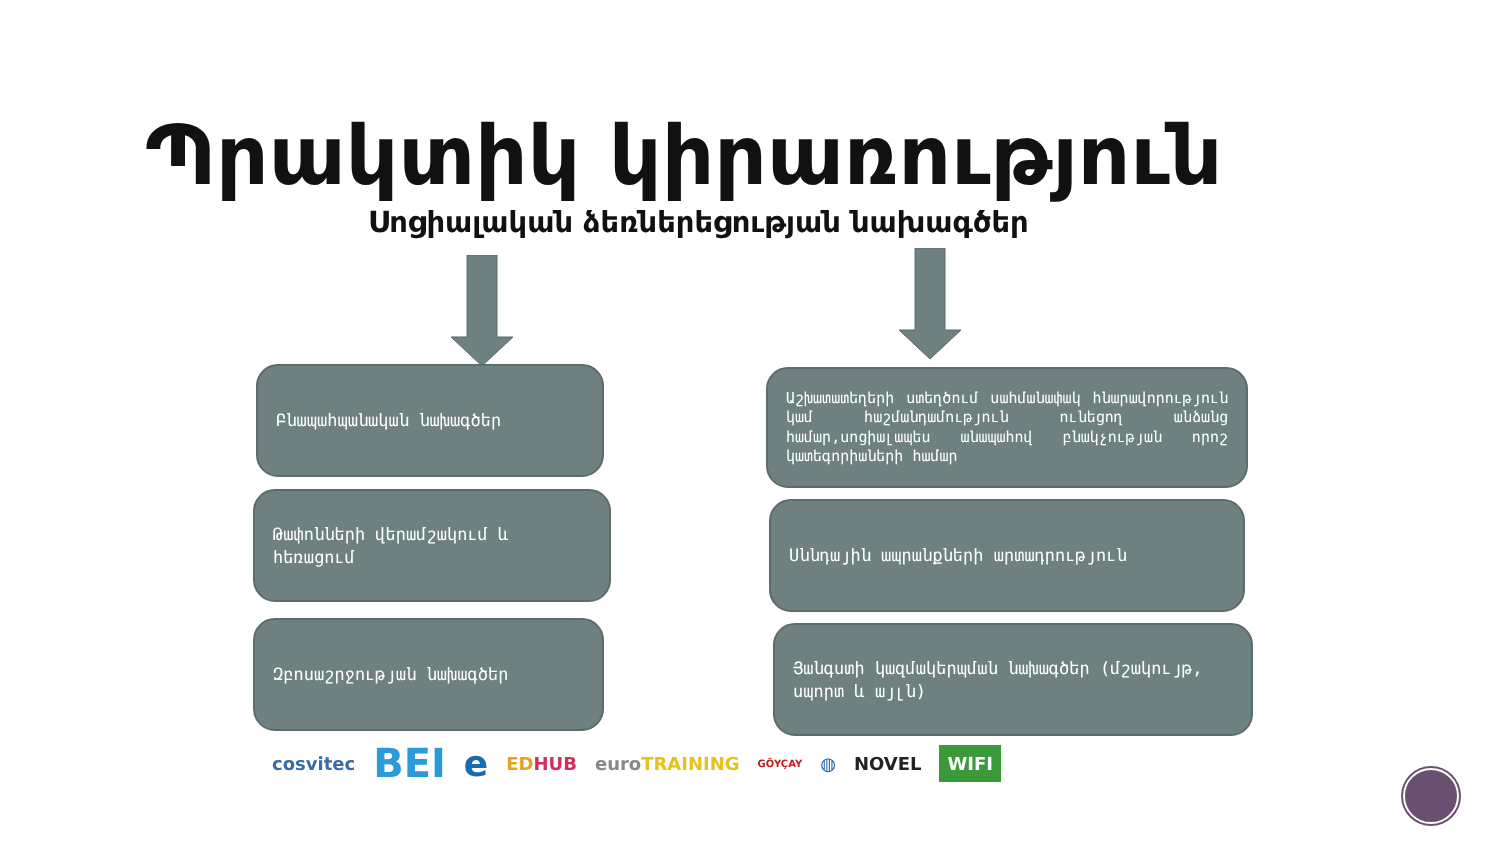Պրակտիկ կիրառություն
Սոցիալական ձեռներեցության նախագծեր
Բնապահպանական նախագծեր
Թափոնների վերամշակում և հեռացում
Զբոսաշրջության նախագծեր
Աշխատատեղերի ստեղծում սահմանափակ հնարավորություն կամ հաշմանդամություն ունեցող անձանց համար,սոցիալապես անապահով բնակչության որոշ կատեգորիաների համար
Սննդային ապրանքների արտադրություն
Յանգստի կազմակերպման նախագծեր (մշակույթ, սպորտ և այլն)
cosvitec BEI e EDHUB euroTRAINING GÖYÇAY ◍ NOVEL WIFI